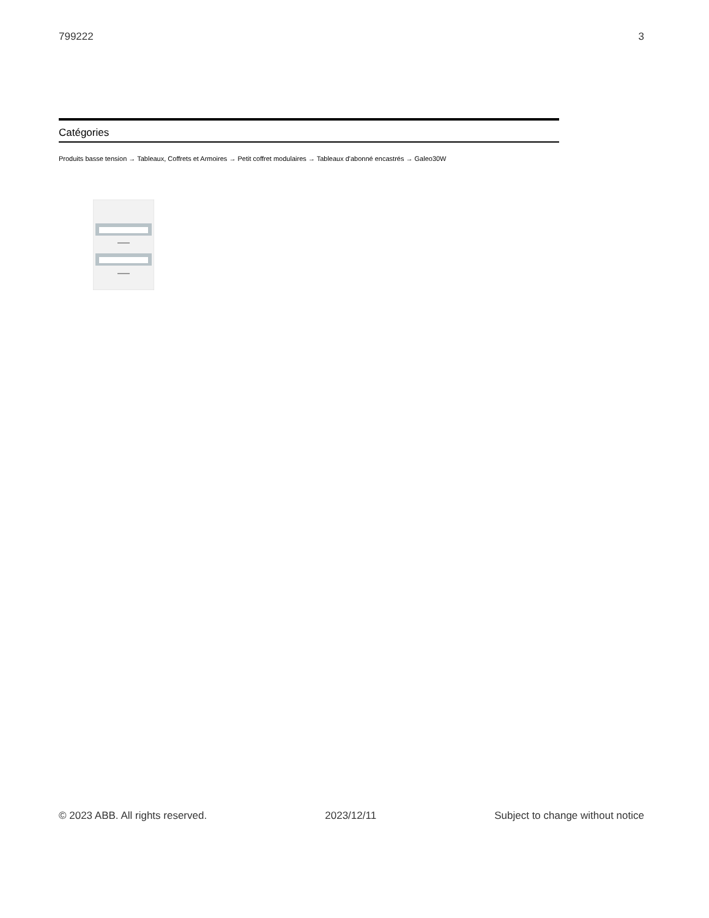799222 3
Catégories
Produits basse tension → Tableaux, Coffrets et Armoires → Petit coffret modulaires → Tableaux d'abonné encastrés → Galeo30W
© 2023 ABB. All rights reserved. 2023/12/11 Subject to change without notice